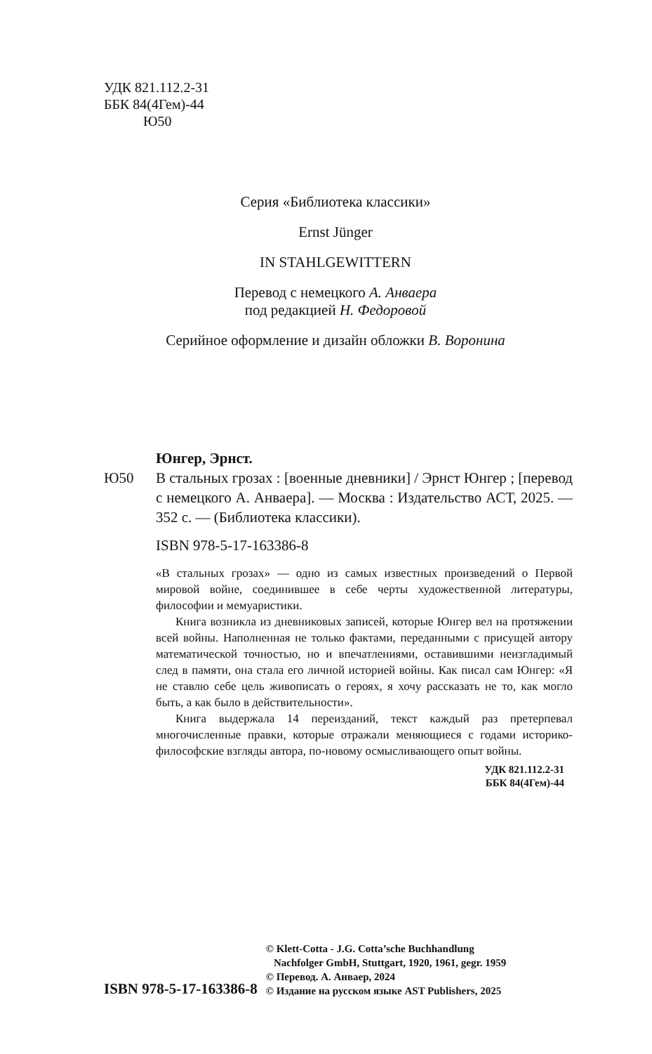УДК 821.112.2-31
ББК 84(4Гем)-44
Ю50
Серия «Библиотека классики»
Ernst Jünger
IN STAHLGEWITTERN
Перевод с немецкого А. Анваера
под редакцией Н. Федоровой
Серийное оформление и дизайн обложки В. Воронина
Юнгер, Эрнст.
Ю50 В стальных грозах : [военные дневники] / Эрнст Юнгер ; [перевод с немецкого А. Анваера]. — Москва : Издательство АСТ, 2025. —352 с. — (Библиотека классики).
ISBN 978-5-17-163386-8
«В стальных грозах» — одно из самых известных произведений о Первой мировой войне, соединившее в себе черты художественной литературы, философии и мемуаристики.
Книга возникла из дневниковых записей, которые Юнгер вел на протяжении всей войны. Наполненная не только фактами, переданными с присущей автору математической точностью, но и впечатлениями, оставившими неизгладимый след в памяти, она стала его личной историей войны. Как писал сам Юнгер: «Я не ставлю себе цель живописать о героях, я хочу рассказать не то, как могло быть, а как было в действительности».
Книга выдержала 14 переизданий, текст каждый раз претерпевал многочисленные правки, которые отражали меняющиеся с годами историко-философские взгляды автора, по-новому осмысливающего опыт войны.
УДК 821.112.2-31
ББК 84(4Гем)-44
ISBN 978-5-17-163386-8
© Klett-Cotta - J.G. Cotta’sche Buchhandlung
Nachfolger GmbH, Stuttgart, 1920, 1961, gegr. 1959
© Перевод. А. Анваер, 2024
© Издание на русском языке AST Publishers, 2025